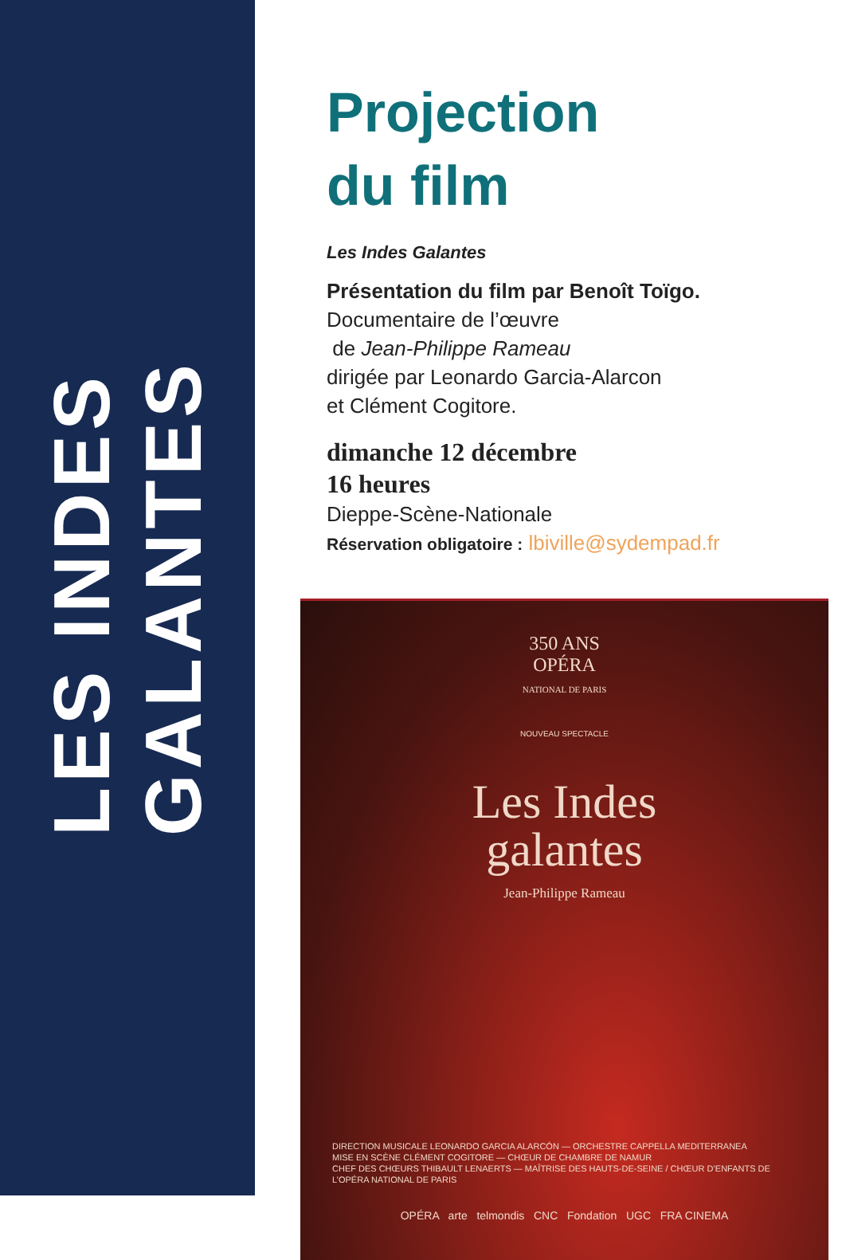LES INDES
GALANTES
Projection
du film
Les Indes Galantes
Présentation du film par Benoît Toïgo.
Documentaire de l’œuvre
de Jean-Philippe Rameau
dirigée par Leonardo Garcia-Alarcon
et Clément Cogitore.
dimanche 12 décembre
16 heures
Dieppe-Scène-Nationale
Réservation obligatoire : lbiville@sydempad.fr
350 ANS
OPÉRA
NATIONAL DE PARIS
NOUVEAU SPECTACLE
Les Indes
galantes
Jean-Philippe Rameau
DIRECTION MUSICALE LEONARDO GARCIA ALARCÓN — ORCHESTRE CAPPELLA MEDITERRANEA
MISE EN SCÈNE CLÉMENT COGITORE — CHŒUR DE CHAMBRE DE NAMUR
CHEF DES CHŒURS THIBAULT LENAERTS — MAÎTRISE DES HAUTS-DE-SEINE / CHŒUR D’ENFANTS DE L’OPÉRA NATIONAL DE PARIS
OPÉRA arte telmondis CNC Fondation UGC FRA CINEMA